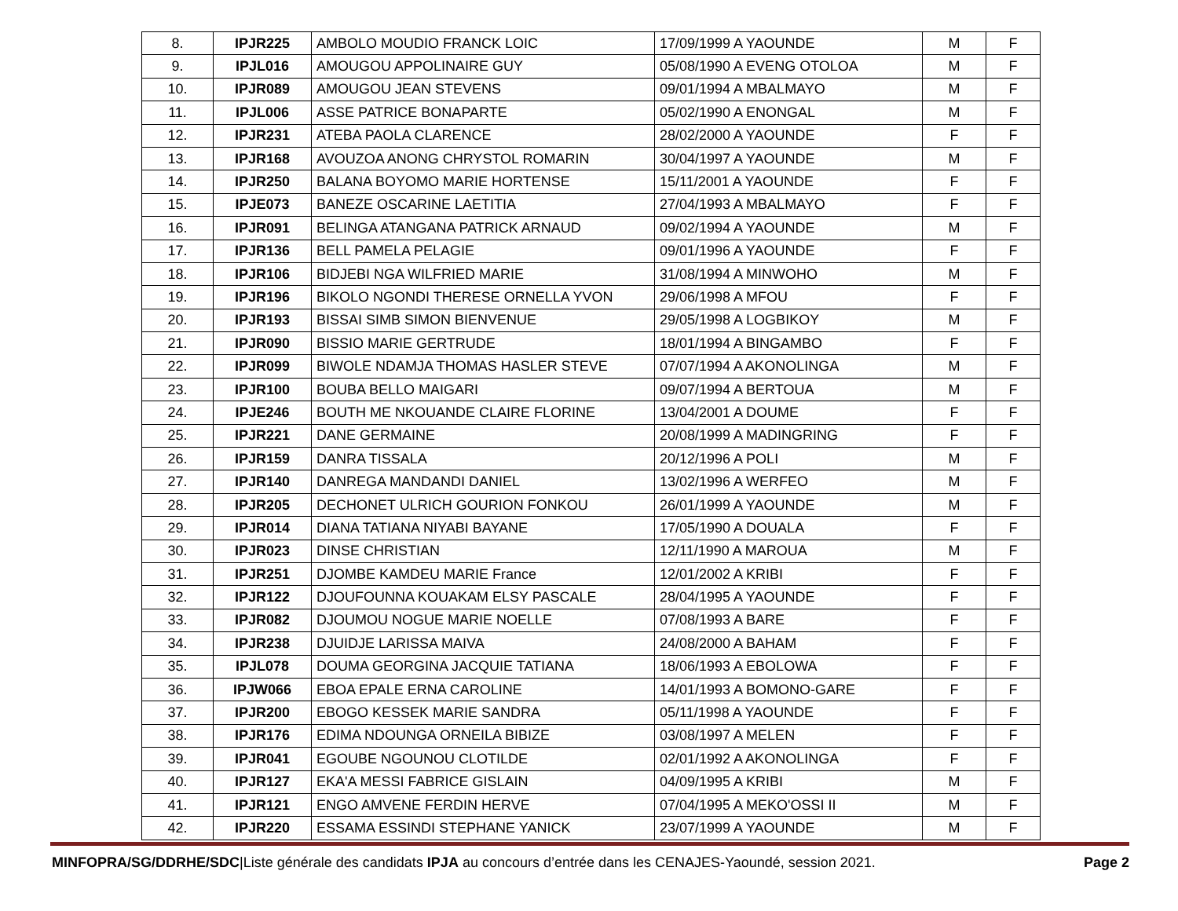| 8. | IPJR225 | AMBOLO MOUDIO FRANCK LOIC | 17/09/1999 A YAOUNDE | M | F |
| 9. | IPJL016 | AMOUGOU APPOLINAIRE GUY | 05/08/1990 A EVENG OTOLOA | M | F |
| 10. | IPJR089 | AMOUGOU JEAN STEVENS | 09/01/1994 A MBALMAYO | M | F |
| 11. | IPJL006 | ASSE PATRICE BONAPARTE | 05/02/1990 A ENONGAL | M | F |
| 12. | IPJR231 | ATEBA PAOLA CLARENCE | 28/02/2000 A YAOUNDE | F | F |
| 13. | IPJR168 | AVOUZOA ANONG CHRYSTOL ROMARIN | 30/04/1997 A YAOUNDE | M | F |
| 14. | IPJR250 | BALANA BOYOMO MARIE HORTENSE | 15/11/2001 A YAOUNDE | F | F |
| 15. | IPJE073 | BANEZE OSCARINE LAETITIA | 27/04/1993 A MBALMAYO | F | F |
| 16. | IPJR091 | BELINGA ATANGANA PATRICK ARNAUD | 09/02/1994 A YAOUNDE | M | F |
| 17. | IPJR136 | BELL PAMELA PELAGIE | 09/01/1996 A YAOUNDE | F | F |
| 18. | IPJR106 | BIDJEBI NGA WILFRIED MARIE | 31/08/1994 A MINWOHO | M | F |
| 19. | IPJR196 | BIKOLO NGONDI THERESE ORNELLA YVON | 29/06/1998 A MFOU | F | F |
| 20. | IPJR193 | BISSAI SIMB SIMON BIENVENUE | 29/05/1998 A LOGBIKOY | M | F |
| 21. | IPJR090 | BISSIO MARIE GERTRUDE | 18/01/1994 A BINGAMBO | F | F |
| 22. | IPJR099 | BIWOLE NDAMJA THOMAS HASLER STEVE | 07/07/1994 A AKONOLINGA | M | F |
| 23. | IPJR100 | BOUBA BELLO MAIGARI | 09/07/1994 A BERTOUA | M | F |
| 24. | IPJE246 | BOUTH ME NKOUANDE CLAIRE FLORINE | 13/04/2001 A DOUME | F | F |
| 25. | IPJR221 | DANE GERMAINE | 20/08/1999 A MADINGRING | F | F |
| 26. | IPJR159 | DANRA TISSALA | 20/12/1996 A POLI | M | F |
| 27. | IPJR140 | DANREGA MANDANDI DANIEL | 13/02/1996 A WERFEO | M | F |
| 28. | IPJR205 | DECHONET ULRICH GOURION FONKOU | 26/01/1999 A YAOUNDE | M | F |
| 29. | IPJR014 | DIANA TATIANA NIYABI BAYANE | 17/05/1990 A DOUALA | F | F |
| 30. | IPJR023 | DINSE CHRISTIAN | 12/11/1990 A MAROUA | M | F |
| 31. | IPJR251 | DJOMBE KAMDEU MARIE France | 12/01/2002 A KRIBI | F | F |
| 32. | IPJR122 | DJOUFOUNNA KOUAKAM ELSY PASCALE | 28/04/1995 A YAOUNDE | F | F |
| 33. | IPJR082 | DJOUMOU NOGUE MARIE NOELLE | 07/08/1993 A BARE | F | F |
| 34. | IPJR238 | DJUIDJE LARISSA MAIVA | 24/08/2000 A BAHAM | F | F |
| 35. | IPJL078 | DOUMA GEORGINA JACQUIE TATIANA | 18/06/1993 A EBOLOWA | F | F |
| 36. | IPJW066 | EBOA EPALE ERNA CAROLINE | 14/01/1993 A BOMONO-GARE | F | F |
| 37. | IPJR200 | EBOGO KESSEK MARIE SANDRA | 05/11/1998 A YAOUNDE | F | F |
| 38. | IPJR176 | EDIMA NDOUNGA ORNEILA BIBIZE | 03/08/1997 A MELEN | F | F |
| 39. | IPJR041 | EGOUBE NGOUNOU CLOTILDE | 02/01/1992 A AKONOLINGA | F | F |
| 40. | IPJR127 | EKA'A MESSI FABRICE GISLAIN | 04/09/1995 A KRIBI | M | F |
| 41. | IPJR121 | ENGO AMVENE FERDIN HERVE | 07/04/1995 A MEKO'OSSI II | M | F |
| 42. | IPJR220 | ESSAMA ESSINDI STEPHANE YANICK | 23/07/1999 A YAOUNDE | M | F |
MINFOPRA/SG/DDRHE/SDC|Liste générale des candidats IPJA au concours d’entrée dans les CENAJES-Yaoundé, session 2021. Page 2